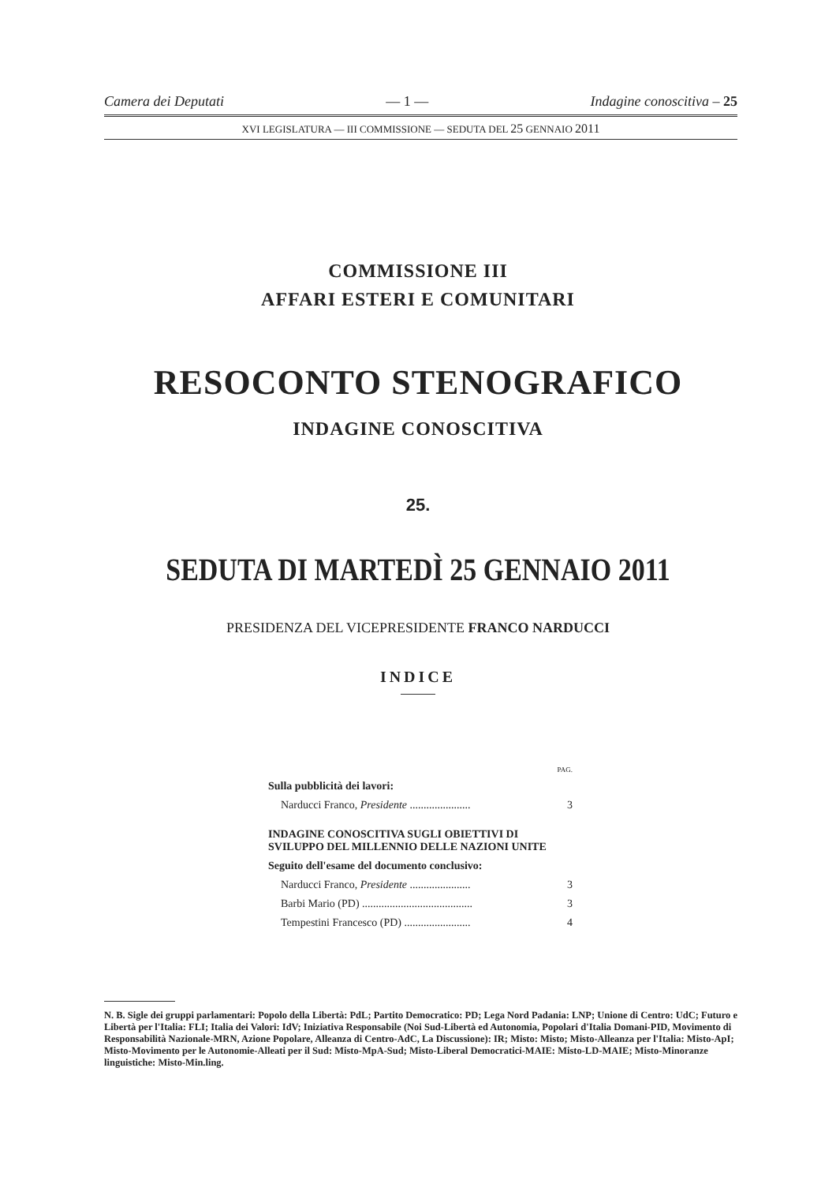Camera dei Deputati — 1 — Indagine conoscitiva – 25
XVI LEGISLATURA — III COMMISSIONE — SEDUTA DEL 25 GENNAIO 2011
COMMISSIONE III
AFFARI ESTERI E COMUNITARI
RESOCONTO STENOGRAFICO
INDAGINE CONOSCITIVA
25.
SEDUTA DI MARTEDÌ 25 GENNAIO 2011
PRESIDENZA DEL VICEPRESIDENTE FRANCO NARDUCCI
INDICE
| | PAG. |
| Sulla pubblicità dei lavori: | |
| Narducci Franco, Presidente ...................... | 3 |
| INDAGINE CONOSCITIVA SUGLI OBIETTIVI DI SVILUPPO DEL MILLENNIO DELLE NAZIONI UNITE | |
| Seguito dell'esame del documento conclusivo: | |
| Narducci Franco, Presidente ...................... | 3 |
| Barbi Mario (PD) ........................................ | 3 |
| Tempestini Francesco (PD) ........................ | 4 |
N. B. Sigle dei gruppi parlamentari: Popolo della Libertà: PdL; Partito Democratico: PD; Lega Nord Padania: LNP; Unione di Centro: UdC; Futuro e Libertà per l'Italia: FLI; Italia dei Valori: IdV; Iniziativa Responsabile (Noi Sud-Libertà ed Autonomia, Popolari d'Italia Domani-PID, Movimento di Responsabilità Nazionale-MRN, Azione Popolare, Alleanza di Centro-AdC, La Discussione): IR; Misto: Misto; Misto-Alleanza per l'Italia: Misto-ApI; Misto-Movimento per le Autonomie-Alleati per il Sud: Misto-MpA-Sud; Misto-Liberal Democratici-MAIE: Misto-LD-MAIE; Misto-Minoranze linguistiche: Misto-Min.ling.